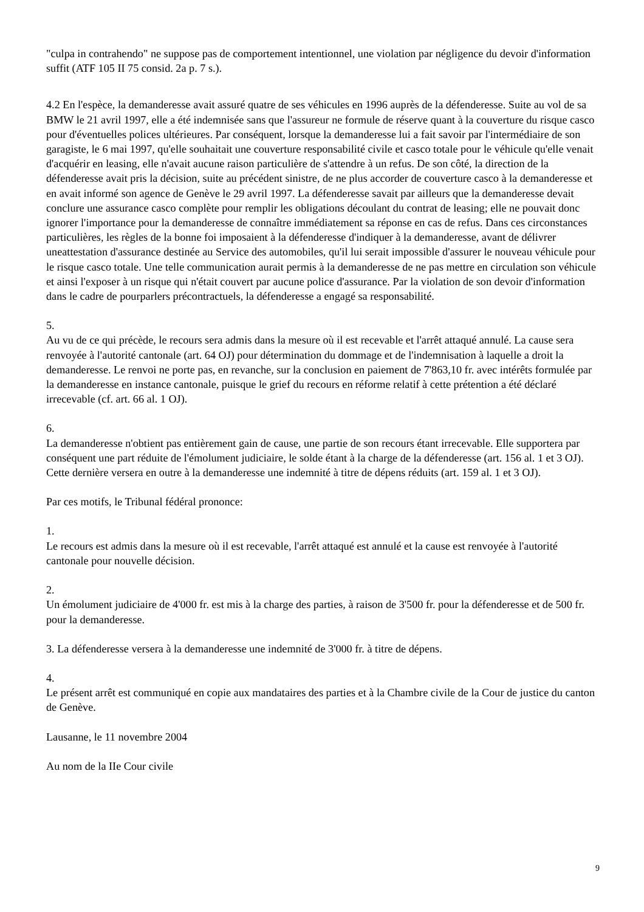"culpa in contrahendo" ne suppose pas de comportement intentionnel, une violation par négligence du devoir d'information suffit (ATF 105 II 75 consid. 2a p. 7 s.).
4.2 En l'espèce, la demanderesse avait assuré quatre de ses véhicules en 1996 auprès de la défenderesse. Suite au vol de sa BMW le 21 avril 1997, elle a été indemnisée sans que l'assureur ne formule de réserve quant à la couverture du risque casco pour d'éventuelles polices ultérieures. Par conséquent, lorsque la demanderesse lui a fait savoir par l'intermédiaire de son garagiste, le 6 mai 1997, qu'elle souhaitait une couverture responsabilité civile et casco totale pour le véhicule qu'elle venait d'acquérir en leasing, elle n'avait aucune raison particulière de s'attendre à un refus. De son côté, la direction de la défenderesse avait pris la décision, suite au précédent sinistre, de ne plus accorder de couverture casco à la demanderesse et en avait informé son agence de Genève le 29 avril 1997. La défenderesse savait par ailleurs que la demanderesse devait conclure une assurance casco complète pour remplir les obligations découlant du contrat de leasing; elle ne pouvait donc ignorer l'importance pour la demanderesse de connaître immédiatement sa réponse en cas de refus. Dans ces circonstances particulières, les règles de la bonne foi imposaient à la défenderesse d'indiquer à la demanderesse, avant de délivrer uneattestation d'assurance destinée au Service des automobiles, qu'il lui serait impossible d'assurer le nouveau véhicule pour le risque casco totale. Une telle communication aurait permis à la demanderesse de ne pas mettre en circulation son véhicule et ainsi l'exposer à un risque qui n'était couvert par aucune police d'assurance. Par la violation de son devoir d'information dans le cadre de pourparlers précontractuels, la défenderesse a engagé sa responsabilité.
5.
Au vu de ce qui précède, le recours sera admis dans la mesure où il est recevable et l'arrêt attaqué annulé. La cause sera renvoyée à l'autorité cantonale (art. 64 OJ) pour détermination du dommage et de l'indemnisation à laquelle a droit la demanderesse. Le renvoi ne porte pas, en revanche, sur la conclusion en paiement de 7'863,10 fr. avec intérêts formulée par la demanderesse en instance cantonale, puisque le grief du recours en réforme relatif à cette prétention a été déclaré irrecevable (cf. art. 66 al. 1 OJ).
6.
La demanderesse n'obtient pas entièrement gain de cause, une partie de son recours étant irrecevable. Elle supportera par conséquent une part réduite de l'émolument judiciaire, le solde étant à la charge de la défenderesse (art. 156 al. 1 et 3 OJ). Cette dernière versera en outre à la demanderesse une indemnité à titre de dépens réduits (art. 159 al. 1 et 3 OJ).
Par ces motifs, le Tribunal fédéral prononce:
1.
Le recours est admis dans la mesure où il est recevable, l'arrêt attaqué est annulé et la cause est renvoyée à l'autorité cantonale pour nouvelle décision.
2.
Un émolument judiciaire de 4'000 fr. est mis à la charge des parties, à raison de 3'500 fr. pour la défenderesse et de 500 fr. pour la demanderesse.
3. La défenderesse versera à la demanderesse une indemnité de 3'000 fr. à titre de dépens.
4.
Le présent arrêt est communiqué en copie aux mandataires des parties et à la Chambre civile de la Cour de justice du canton de Genève.
Lausanne, le 11 novembre 2004
Au nom de la IIe Cour civile
9